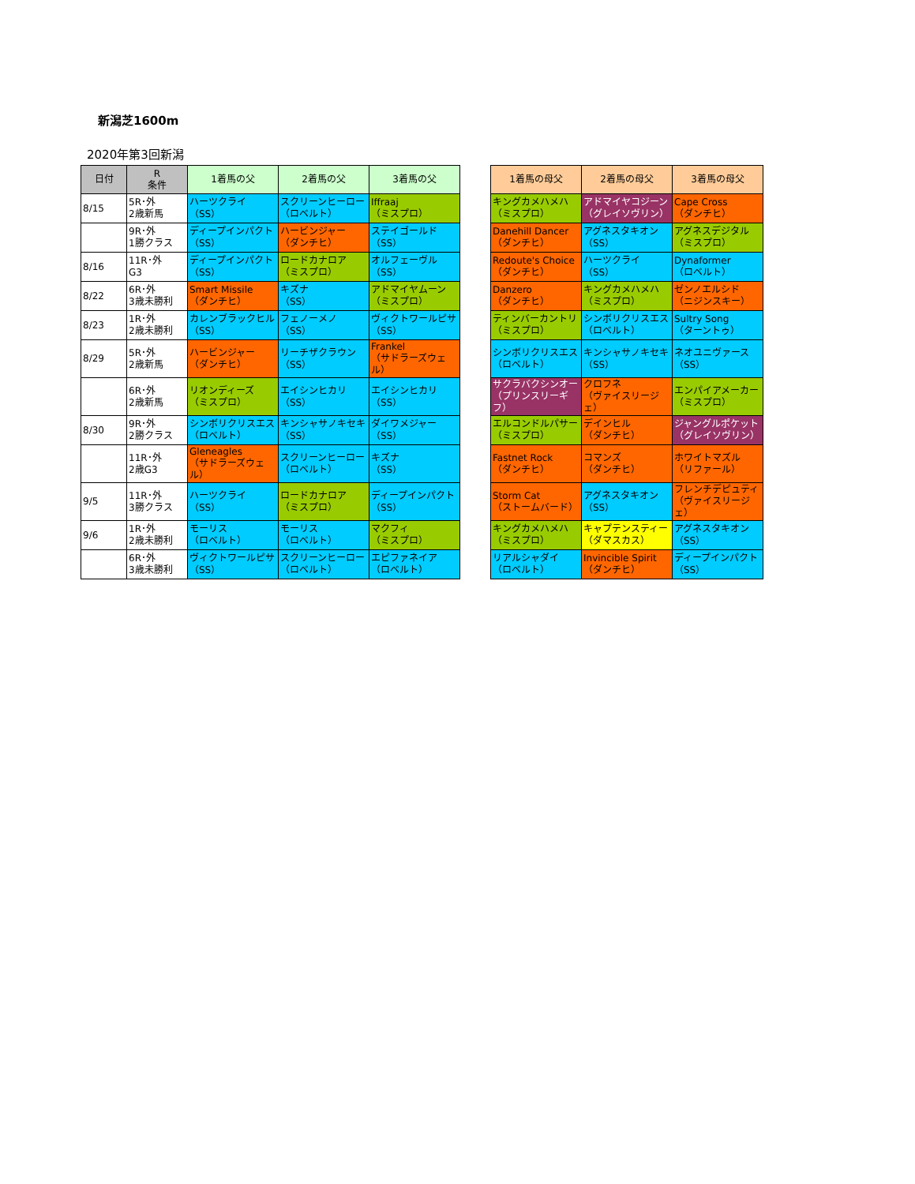新潟芝1600m
2020年第3回新潟
| 日付 | R 条件 | 1着馬の父 | 2着馬の父 | 3着馬の父 | | 1着馬の母父 | 2着馬の母父 | 3着馬の母父 |
| 8/15 | 5R･外 2歳新馬 | ハーツクライ （SS） | スクリーンヒーロー （ロベルト） | Iffraaj （ミスプロ） | | キングカメハメハ （ミスプロ） | アドマイヤコジーン （グレイソヴリン） | Cape Cross （ダンチヒ） |
| | 9R･外 1勝クラス | ディープインパクト （SS） | ハービンジャー （ダンチヒ） | ステイゴールド （SS） | | Danehill Dancer （ダンチヒ） | アグネスタキオン （SS） | アグネスデジタル （ミスプロ） |
| 8/16 | 11R･外 G3 | ディープインパクト （SS） | ロードカナロア （ミスプロ） | オルフェーヴル （SS） | | Redoute's Choice （ダンチヒ） | ハーツクライ （SS） | Dynaformer （ロベルト） |
| 8/22 | 6R･外 3歳未勝利 | Smart Missile （ダンチヒ） | キズナ （SS） | アドマイヤムーン （ミスプロ） | | Danzero （ダンチヒ） | キングカメハメハ （ミスプロ） | ゼンノエルシド （ニジンスキー） |
| 8/23 | 1R･外 2歳未勝利 | カレンブラックヒル （SS） | フェノーメノ （SS） | ヴィクトワールピサ （SS） | | ティンバーカントリ （ミスプロ） | シンボリクリスエス （ロベルト） | Sultry Song （ターントゥ） |
| 8/29 | 5R･外 2歳新馬 | ハービンジャー （ダンチヒ） | リーチザクラウン （SS） | Frankel （サドラーズウェル） | | シンボリクリスエス （ロベルト） | キンシャサノキセキ （SS） | ネオユニヴァース （SS） |
| | 6R･外 2歳新馬 | リオンディーズ （ミスプロ） | エイシンヒカリ （SS） | エイシンヒカリ （SS） | | サクラバクシンオー （プリンスリーギフ） | クロフネ （ヴァイスリージェ） | エンパイアメーカー （ミスプロ） |
| 8/30 | 9R･外 2勝クラス | シンボリクリスエス （ロベルト） | キンシャサノキセキ （SS） | ダイワメジャー （SS） | | エルコンドルパサー （ミスプロ） | デインヒル （ダンチヒ） | ジャングルポケット （グレイソヴリン） |
| | 11R･外 2歳G3 | Gleneagles （サドラーズウェル） | スクリーンヒーロー （ロベルト） | キズナ （SS） | | Fastnet Rock （ダンチヒ） | コマンズ （ダンチヒ） | ホワイトマズル （リファール） |
| 9/5 | 11R･外 3勝クラス | ハーツクライ （SS） | ロードカナロア （ミスプロ） | ディープインパクト （SS） | | Storm Cat （ストームバード） | アグネスタキオン （SS） | フレンチデピュティ （ヴァイスリージェ） |
| 9/6 | 1R･外 2歳未勝利 | モーリス （ロベルト） | モーリス （ロベルト） | マクフィ （ミスプロ） | | キングカメハメハ （ミスプロ） | キャプテンスティー （ダマスカス） | アグネスタキオン （SS） |
| | 6R･外 3歳未勝利 | ヴィクトワールピサ （SS） | スクリーンヒーロー （ロベルト） | エピファネイア （ロベルト） | | リアルシャダイ （ロベルト） | Invincible Spirit （ダンチヒ） | ディープインパクト （SS） |